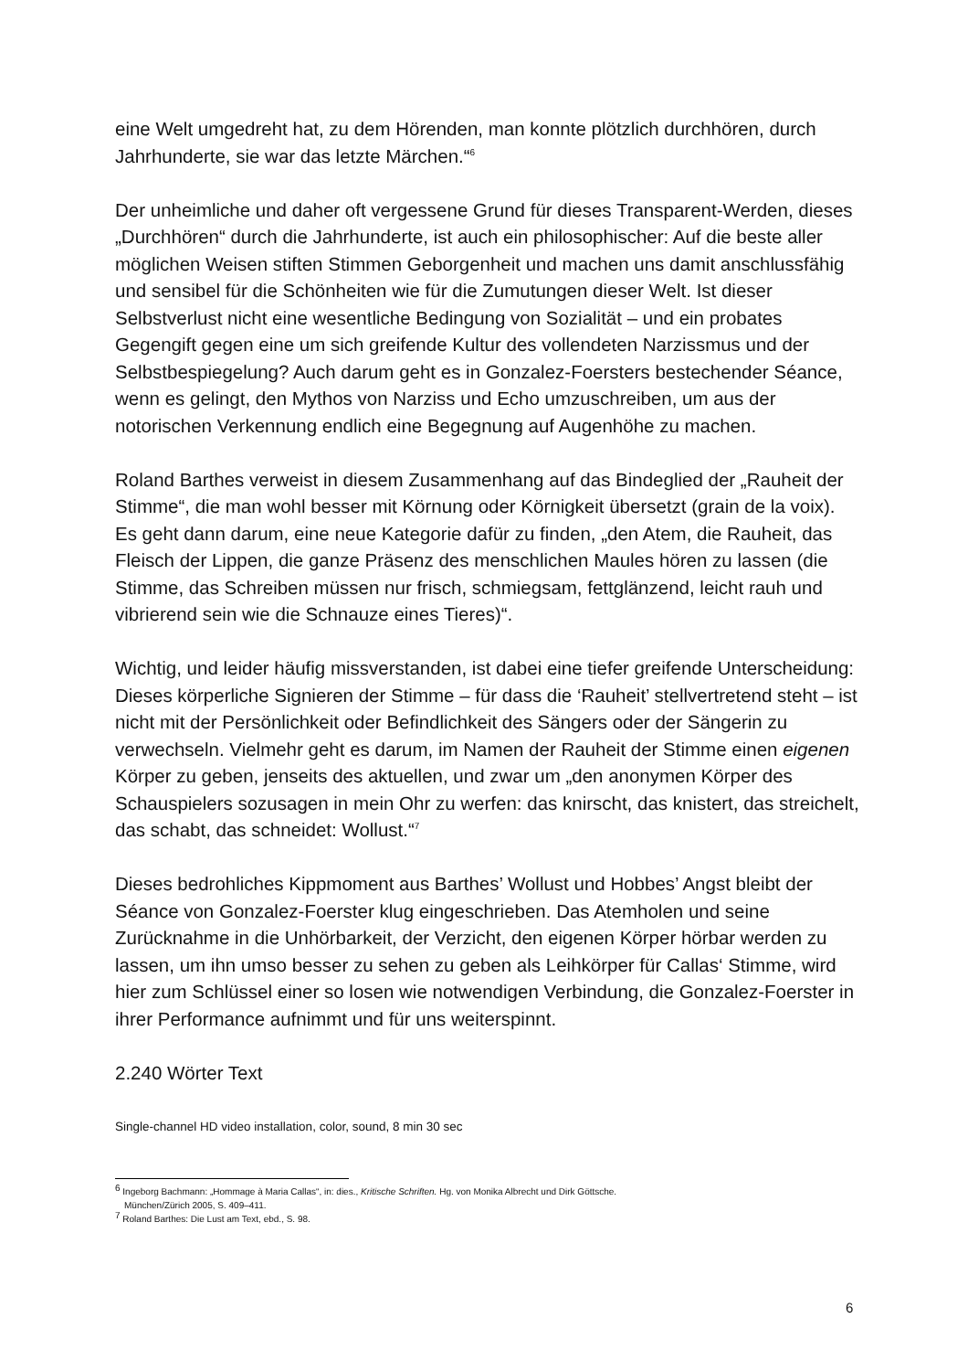eine Welt umgedreht hat, zu dem Hörenden, man konnte plötzlich durchhören, durch Jahrhunderte, sie war das letzte Märchen.“<sup>6</sup>
Der unheimliche und daher oft vergessene Grund für dieses Transparent-Werden, dieses „Durchhören“ durch die Jahrhunderte, ist auch ein philosophischer: Auf die beste aller möglichen Weisen stiften Stimmen Geborgenheit und machen uns damit anschlussfähig und sensibel für die Schönheiten wie für die Zumutungen dieser Welt. Ist dieser Selbstverlust nicht eine wesentliche Bedingung von Sozialität – und ein probates Gegengift gegen eine um sich greifende Kultur des vollendeten Narzissmus und der Selbstbespiegelung? Auch darum geht es in Gonzalez-Foersters bestechender Séance, wenn es gelingt, den Mythos von Narziss und Echo umzuschreiben, um aus der notorischen Verkennung endlich eine Begegnung auf Augenhöhe zu machen.
Roland Barthes verweist in diesem Zusammenhang auf das Bindeglied der „Rauheit der Stimme“, die man wohl besser mit Körnung oder Körnigkeit übersetzt (grain de la voix). Es geht dann darum, eine neue Kategorie dafür zu finden, „den Atem, die Rauheit, das Fleisch der Lippen, die ganze Präsenz des menschlichen Maules hören zu lassen (die Stimme, das Schreiben müssen nur frisch, schmiegsam, fettglänzend, leicht rauh und vibrierend sein wie die Schnauze eines Tieres)“.
Wichtig, und leider häufig missverstanden, ist dabei eine tiefer greifende Unterscheidung: Dieses körperliche Signieren der Stimme – für dass die ‘Rauheit’ stellvertretend steht – ist nicht mit der Persönlichkeit oder Befindlichkeit des Sängers oder der Sängerin zu verwechseln. Vielmehr geht es darum, im Namen der Rauheit der Stimme einen eigenen Körper zu geben, jenseits des aktuellen, und zwar um „den anonymen Körper des Schauspielers sozusagen in mein Ohr zu werfen: das knirscht, das knistert, das streichelt, das schabt, das schneidet: Wollust.“<sup>7</sup>
Dieses bedrohliches Kippmoment aus Barthes’ Wollust und Hobbes’ Angst bleibt der Séance von Gonzalez-Foerster klug eingeschrieben. Das Atemholen und seine Zurücknahme in die Unhörbarkeit, der Verzicht, den eigenen Körper hörbar werden zu lassen, um ihn umso besser zu sehen zu geben als Leihkörper für Callas‘ Stimme, wird hier zum Schlüssel einer so losen wie notwendigen Verbindung, die Gonzalez-Foerster in ihrer Performance aufnimmt und für uns weiterspinnt.
2.240 Wörter Text
Single-channel HD video installation, color, sound, 8 min 30 sec
<sup>6</sup> Ingeborg Bachmann: „Hommage à Maria Callas“, in: dies., Kritische Schriften. Hg. von Monika Albrecht und Dirk Göttsche.
München/Zürich 2005, S. 409–411.
<sup>7</sup> Roland Barthes: Die Lust am Text, ebd., S. 98.
6